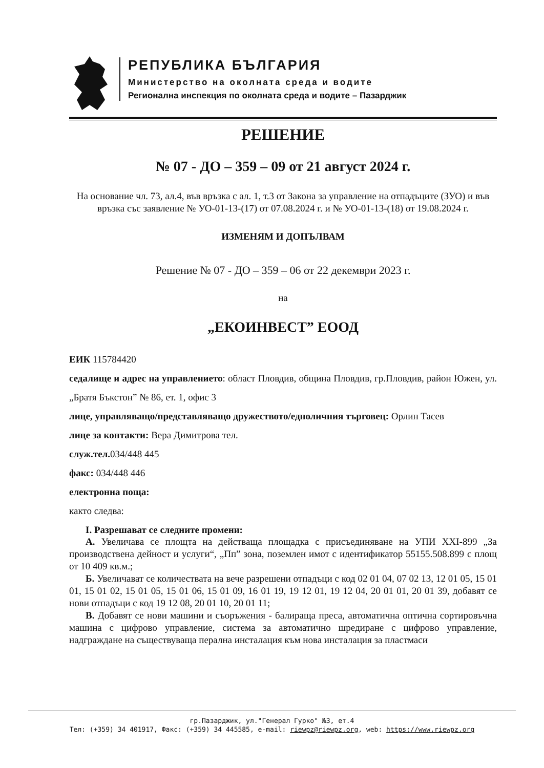РЕПУБЛИКА БЪЛГАРИЯ
Министерство на околната среда и водите
Регионална инспекция по околната среда и водите – Пазарджик
РЕШЕНИЕ
№ 07 - ДО – 359 – 09 от 21 август 2024 г.
На основание чл. 73, ал.4, във връзка с ал. 1, т.3 от Закона за управление на отпадъците (ЗУО) и във връзка със заявление № УО-01-13-(17) от 07.08.2024 г. и № УО-01-13-(18) от 19.08.2024 г.
ИЗМЕНЯМ И ДОПЪЛВАМ
Решение № 07 - ДО – 359 – 06 от 22 декември 2023 г.
на
„ЕКОИНВЕСТ” ЕООД
ЕИК 115784420
седалище и адрес на управлението: област Пловдив, община Пловдив, гр.Пловдив, район Южен, ул. „Братя Бъкстон” № 86, ет. 1, офис 3
лице, управляващо/представляващо дружеството/едноличния търговец: Орлин Тасев
лице за контакти: Вера Димитрова тел.
служ.тел. 034/448 445
факс: 034/448 446
електронна поща:
както следва:
I. Разрешават се следните промени:
А. Увеличава се площта на действаща площадка с присъединяване на УПИ XXI-899 „За производствена дейност и услуги“, „Пп” зона, поземлен имот с идентификатор 55155.508.899 с площ от 10 409 кв.м.;
Б. Увеличават се количествата на вече разрешени отпадъци с код 02 01 04, 07 02 13, 12 01 05, 15 01 01, 15 01 02, 15 01 05, 15 01 06, 15 01 09, 16 01 19, 19 12 01, 19 12 04, 20 01 01, 20 01 39, добавят се нови отпадъци с код 19 12 08, 20 01 10, 20 01 11;
В. Добавят се нови машини и съоръжения - балираща преса, автоматична оптична сортировъчна машина с цифрово управление, система за автоматично шредиране с цифрово управление, надграждане на съществуваща перална инсталация към нова инсталация за пластмаси
гр.Пазарджик, ул."Генерал Гурко" №3, ет.4
Тел: (+359) 34 401917, Факс: (+359) 34 445585, e-mail: riewpz@riewpz.org, web: https://www.riewpz.org